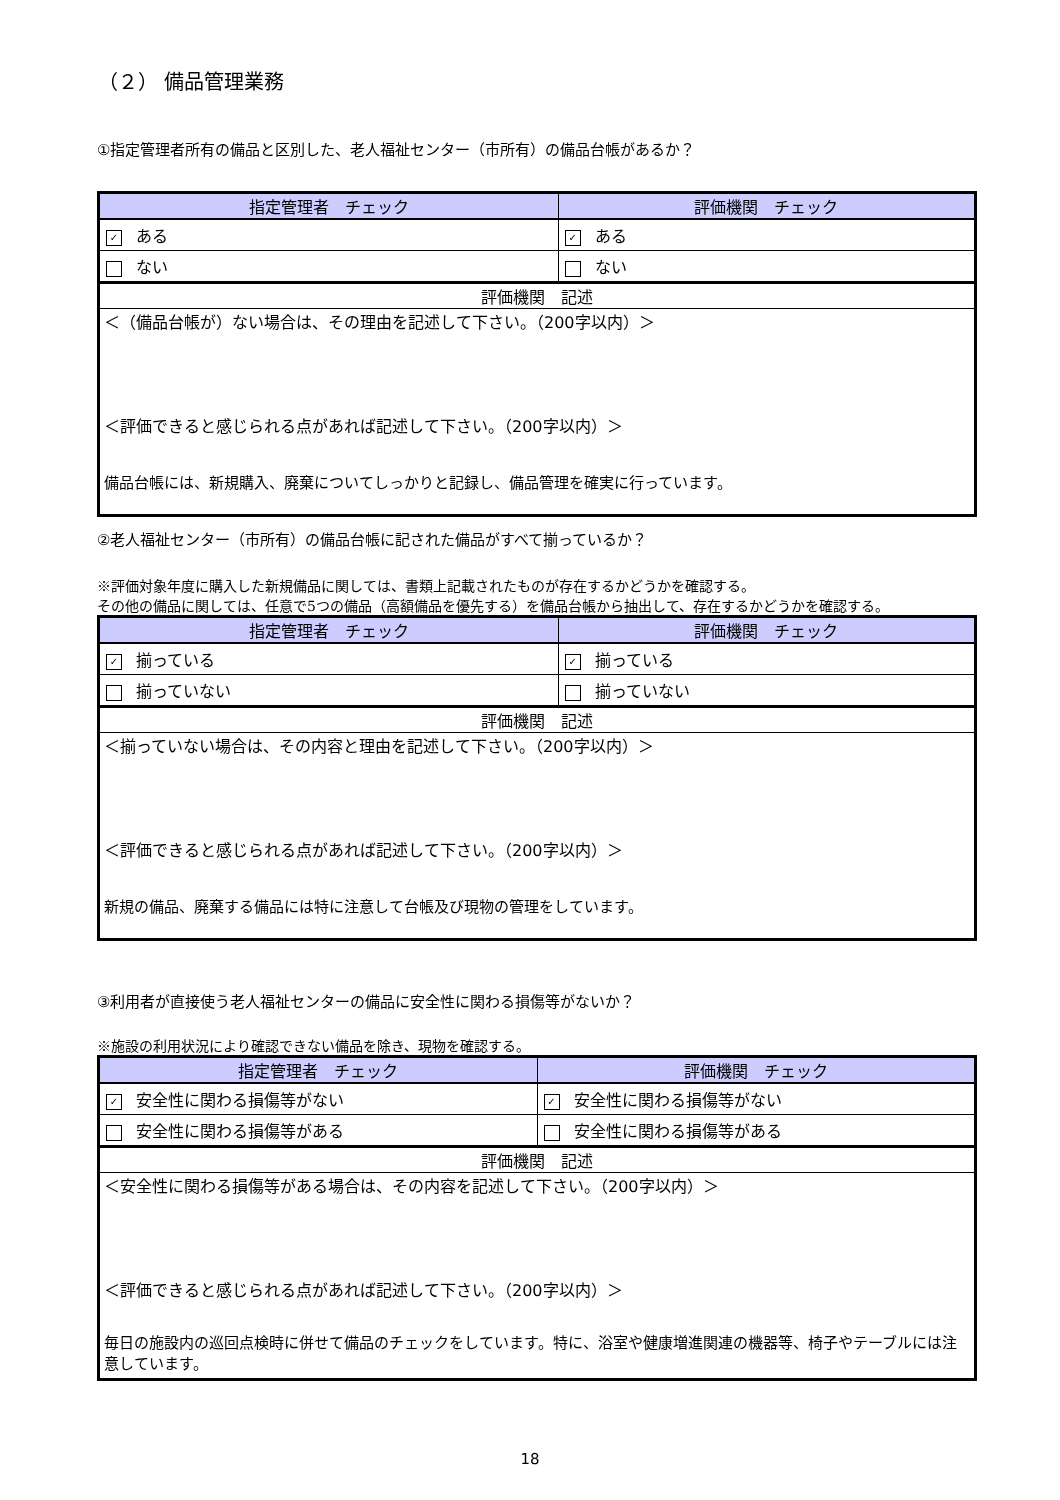（２） 備品管理業務
①指定管理者所有の備品と区別した、老人福祉センター（市所有）の備品台帳があるか？
| 指定管理者 チェック | 評価機関 チェック |
| --- | --- |
| ✓ ある | ✓ ある |
| ない | ない |
| 評価機関 記述 | |
| ＜（備品台帳が）ない場合は、その理由を記述して下さい。（200字以内）＞ ＜評価できると感じられる点があれば記述して下さい。（200字以内）＞ 備品台帳には、新規購入、廃棄についてしっかりと記録し、備品管理を確実に行っています。 | |
②老人福祉センター（市所有）の備品台帳に記された備品がすべて揃っているか？
※評価対象年度に購入した新規備品に関しては、書類上記載されたものが存在するかどうかを確認する。
その他の備品に関しては、任意で5つの備品（高額備品を優先する）を備品台帳から抽出して、存在するかどうかを確認する。
| 指定管理者 チェック | 評価機関 チェック |
| --- | --- |
| ✓ 揃っている | ✓ 揃っている |
| 揃っていない | 揃っていない |
| 評価機関 記述 | |
| ＜揃っていない場合は、その内容と理由を記述して下さい。（200字以内）＞ ＜評価できると感じられる点があれば記述して下さい。（200字以内）＞ 新規の備品、廃棄する備品には特に注意して台帳及び現物の管理をしています。 | |
③利用者が直接使う老人福祉センターの備品に安全性に関わる損傷等がないか？
※施設の利用状況により確認できない備品を除き、現物を確認する。
| 指定管理者 チェック | 評価機関 チェック |
| --- | --- |
| ✓ 安全性に関わる損傷等がない | ✓ 安全性に関わる損傷等がない |
| 安全性に関わる損傷等がある | 安全性に関わる損傷等がある |
| 評価機関 記述 | |
| ＜安全性に関わる損傷等がある場合は、その内容を記述して下さい。（200字以内）＞ ＜評価できると感じられる点があれば記述して下さい。（200字以内）＞ 毎日の施設内の巡回点検時に併せて備品のチェックをしています。特に、浴室や健康増進関連の機器等、椅子やテーブルには注意しています。 | |
18